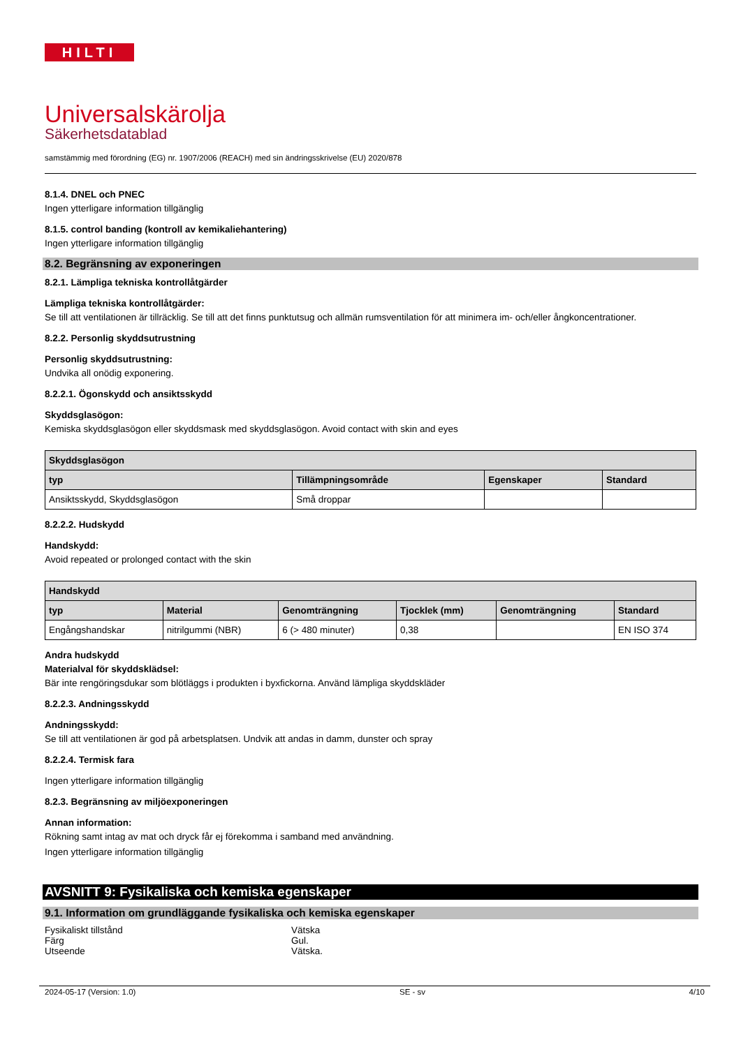HILTI
Universalskärolja
Säkerhetsdatablad
samstämmig med förordning (EG) nr. 1907/2006 (REACH) med sin ändringsskrivelse (EU) 2020/878
8.1.4. DNEL och PNEC
Ingen ytterligare information tillgänglig
8.1.5. control banding (kontroll av kemikaliehantering)
Ingen ytterligare information tillgänglig
8.2. Begränsning av exponeringen
8.2.1. Lämpliga tekniska kontrollåtgärder
Lämpliga tekniska kontrollåtgärder:
Se till att ventilationen är tillräcklig. Se till att det finns punktutsug och allmän rumsventilation för att minimera im- och/eller ångkoncentrationer.
8.2.2. Personlig skyddsutrustning
Personlig skyddsutrustning:
Undvika all onödig exponering.
8.2.2.1. Ögonskydd och ansiktsskydd
Skyddsglasögon:
Kemiska skyddsglasögon eller skyddsmask med skyddsglasögon. Avoid contact with skin and eyes
| Skyddsglasögon | | | |
| --- | --- | --- | --- |
| typ | Tillämpningsområde | Egenskaper | Standard |
| Ansiktsskydd, Skyddsglasögon | Små droppar | | |
8.2.2.2. Hudskydd
Handskydd:
Avoid repeated or prolonged contact with the skin
| Handskydd | | | | | |
| --- | --- | --- | --- | --- | --- |
| typ | Material | Genomträngning | Tjocklek (mm) | Genomträngning | Standard |
| Engångshandskar | nitrilgummi (NBR) | 6 (> 480 minuter) | 0,38 | | EN ISO 374 |
Andra hudskydd
Materialval för skyddsklädsel:
Bär inte rengöringsdukar som blötläggs i produkten i byxfickorna. Använd lämpliga skyddskläder
8.2.2.3. Andningsskydd
Andningsskydd:
Se till att ventilationen är god på arbetsplatsen. Undvik att andas in damm, dunster och spray
8.2.2.4. Termisk fara
Ingen ytterligare information tillgänglig
8.2.3. Begränsning av miljöexponeringen
Annan information:
Rökning samt intag av mat och dryck får ej förekomma i samband med användning.
Ingen ytterligare information tillgänglig
AVSNITT 9: Fysikaliska och kemiska egenskaper
9.1. Information om grundläggande fysikaliska och kemiska egenskaper
Fysikaliskt tillstånd Vätska
Färg Gul.
Utseende Vätska.
2024-05-17 (Version: 1.0) SE - sv 4/10